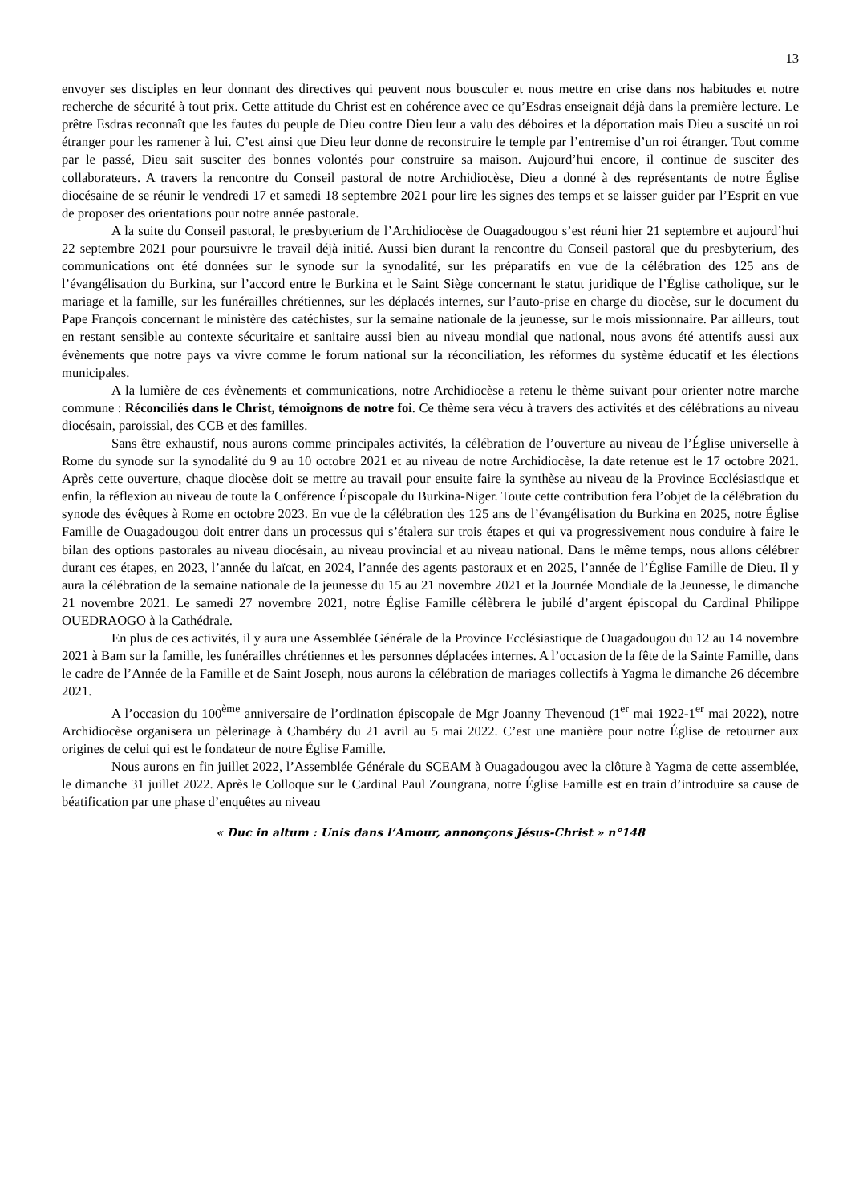13
envoyer ses disciples en leur donnant des directives qui peuvent nous bousculer et nous mettre en crise dans nos habitudes et notre recherche de sécurité à tout prix. Cette attitude du Christ est en cohérence avec ce qu’Esdras enseignait déjà dans la première lecture. Le prêtre Esdras reconnaît que les fautes du peuple de Dieu contre Dieu leur a valu des déboires et la déportation mais Dieu a suscité un roi étranger pour les ramener à lui. C’est ainsi que Dieu leur donne de reconstruire le temple par l’entremise d’un roi étranger. Tout comme par le passé, Dieu sait susciter des bonnes volontés pour construire sa maison. Aujourd’hui encore, il continue de susciter des collaborateurs. A travers la rencontre du Conseil pastoral de notre Archidiocèse, Dieu a donné à des représentants de notre Église diocésaine de se réunir le vendredi 17 et samedi 18 septembre 2021 pour lire les signes des temps et se laisser guider par l’Esprit en vue de proposer des orientations pour notre année pastorale.
A la suite du Conseil pastoral, le presbyterium de l’Archidiocèse de Ouagadougou s’est réuni hier 21 septembre et aujourd’hui 22 septembre 2021 pour poursuivre le travail déjà initié. Aussi bien durant la rencontre du Conseil pastoral que du presbyterium, des communications ont été données sur le synode sur la synodalité, sur les préparatifs en vue de la célébration des 125 ans de l’évangélisation du Burkina, sur l’accord entre le Burkina et le Saint Siège concernant le statut juridique de l’Église catholique, sur le mariage et la famille, sur les funérailles chrétiennes, sur les déplacés internes, sur l’auto-prise en charge du diocèse, sur le document du Pape François concernant le ministère des catéchistes, sur la semaine nationale de la jeunesse, sur le mois missionnaire. Par ailleurs, tout en restant sensible au contexte sécuritaire et sanitaire aussi bien au niveau mondial que national, nous avons été attentifs aussi aux évènements que notre pays va vivre comme le forum national sur la réconciliation, les réformes du système éducatif et les élections municipales.
A la lumière de ces évènements et communications, notre Archidiocèse a retenu le thème suivant pour orienter notre marche commune : Réconciliés dans le Christ, témoignons de notre foi. Ce thème sera vécu à travers des activités et des célébrations au niveau diocésain, paroissial, des CCB et des familles.
Sans être exhaustif, nous aurons comme principales activités, la célébration de l’ouverture au niveau de l’Église universelle à Rome du synode sur la synodalité du 9 au 10 octobre 2021 et au niveau de notre Archidiocèse, la date retenue est le 17 octobre 2021. Après cette ouverture, chaque diocèse doit se mettre au travail pour ensuite faire la synthèse au niveau de la Province Ecclésiastique et enfin, la réflexion au niveau de toute la Conférence Épiscopale du Burkina-Niger. Toute cette contribution fera l’objet de la célébration du synode des évêques à Rome en octobre 2023. En vue de la célébration des 125 ans de l’évangélisation du Burkina en 2025, notre Église Famille de Ouagadougou doit entrer dans un processus qui s’étalera sur trois étapes et qui va progressivement nous conduire à faire le bilan des options pastorales au niveau diocésain, au niveau provincial et au niveau national. Dans le même temps, nous allons célébrer durant ces étapes, en 2023, l’année du laïcat, en 2024, l’année des agents pastoraux et en 2025, l’année de l’Église Famille de Dieu. Il y aura la célébration de la semaine nationale de la jeunesse du 15 au 21 novembre 2021 et la Journée Mondiale de la Jeunesse, le dimanche 21 novembre 2021. Le samedi 27 novembre 2021, notre Église Famille célèbrera le jubilé d’argent épiscopal du Cardinal Philippe OUEDRAOGO à la Cathédrale.
En plus de ces activités, il y aura une Assemblée Générale de la Province Ecclésiastique de Ouagadougou du 12 au 14 novembre 2021 à Bam sur la famille, les funérailles chrétiennes et les personnes déplacées internes. A l’occasion de la fête de la Sainte Famille, dans le cadre de l’Année de la Famille et de Saint Joseph, nous aurons la célébration de mariages collectifs à Yagma le dimanche 26 décembre 2021.
A l’occasion du 100<sup>ème</sup> anniversaire de l’ordination épiscopale de Mgr Joanny Thevenoud (1<sup>er</sup> mai 1922-1<sup>er</sup> mai 2022), notre Archidiocèse organisera un pèlerinage à Chambéry du 21 avril au 5 mai 2022. C’est une manière pour notre Église de retourner aux origines de celui qui est le fondateur de notre Église Famille.
Nous aurons en fin juillet 2022, l’Assemblée Générale du SCEAM à Ouagadougou avec la clôture à Yagma de cette assemblée, le dimanche 31 juillet 2022. Après le Colloque sur le Cardinal Paul Zoungrana, notre Église Famille est en train d’introduire sa cause de béatification par une phase d’enquêtes au niveau
« Duc in altum : Unis dans l’Amour, annonçons Jésus-Christ » n°148